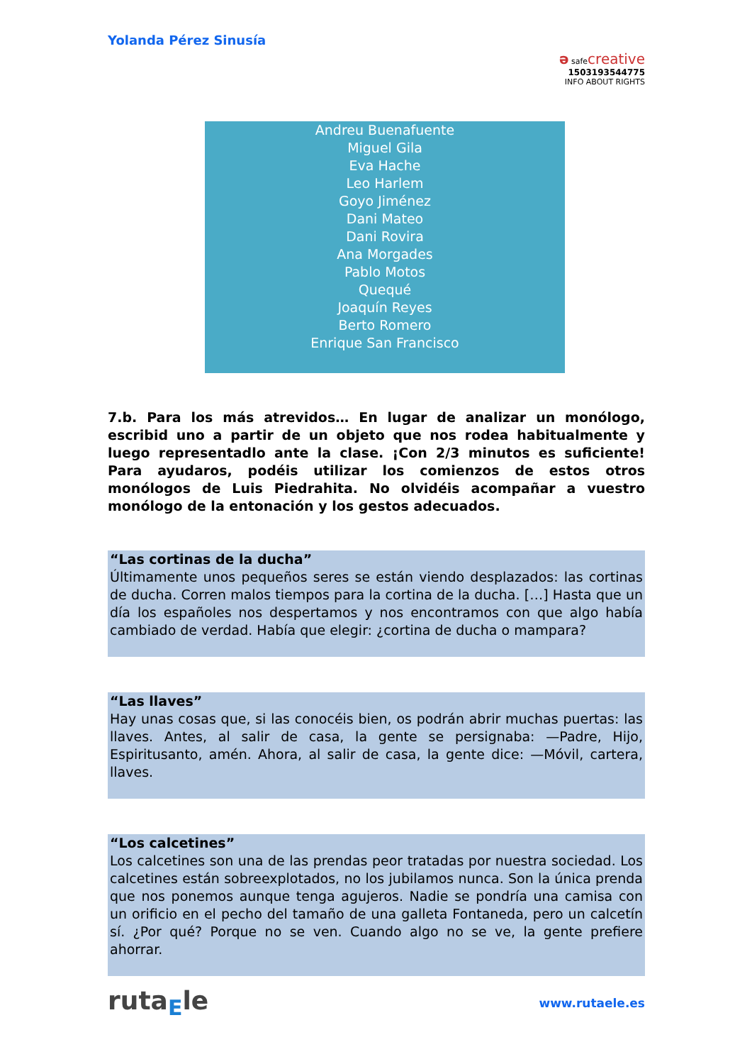Yolanda Pérez Sinusía
ə safecreative
1503193544775
INFO ABOUT RIGHTS
Andreu Buenafuente
Miguel Gila
Eva Hache
Leo Harlem
Goyo Jiménez
Dani Mateo
Dani Rovira
Ana Morgades
Pablo Motos
Quequé
Joaquín Reyes
Berto Romero
Enrique San Francisco
7.b. Para los más atrevidos… En lugar de analizar un monólogo, escribid uno a partir de un objeto que nos rodea habitualmente y luego representadlo ante la clase. ¡Con 2/3 minutos es suficiente! Para ayudaros, podéis utilizar los comienzos de estos otros monólogos de Luis Piedrahita. No olvidéis acompañar a vuestro monólogo de la entonación y los gestos adecuados.
“Las cortinas de la ducha”
Últimamente unos pequeños seres se están viendo desplazados: las cortinas de ducha. Corren malos tiempos para la cortina de la ducha. […] Hasta que un día los españoles nos despertamos y nos encontramos con que algo había cambiado de verdad. Había que elegir: ¿cortina de ducha o mampara?
“Las llaves”
Hay unas cosas que, si las conocéis bien, os podrán abrir muchas puertas: las llaves. Antes, al salir de casa, la gente se persignaba: —Padre, Hijo, Espiritusanto, amén. Ahora, al salir de casa, la gente dice: —Móvil, cartera, llaves.
“Los calcetines”
Los calcetines son una de las prendas peor tratadas por nuestra sociedad. Los calcetines están sobreexplotados, no los jubilamos nunca. Son la única prenda que nos ponemos aunque tenga agujeros. Nadie se pondría una camisa con un orificio en el pecho del tamaño de una galleta Fontaneda, pero un calcetín sí. ¿Por qué? Porque no se ven. Cuando algo no se ve, la gente prefiere ahorrar.
ruta<sub>E</sub>le www.rutaele.es